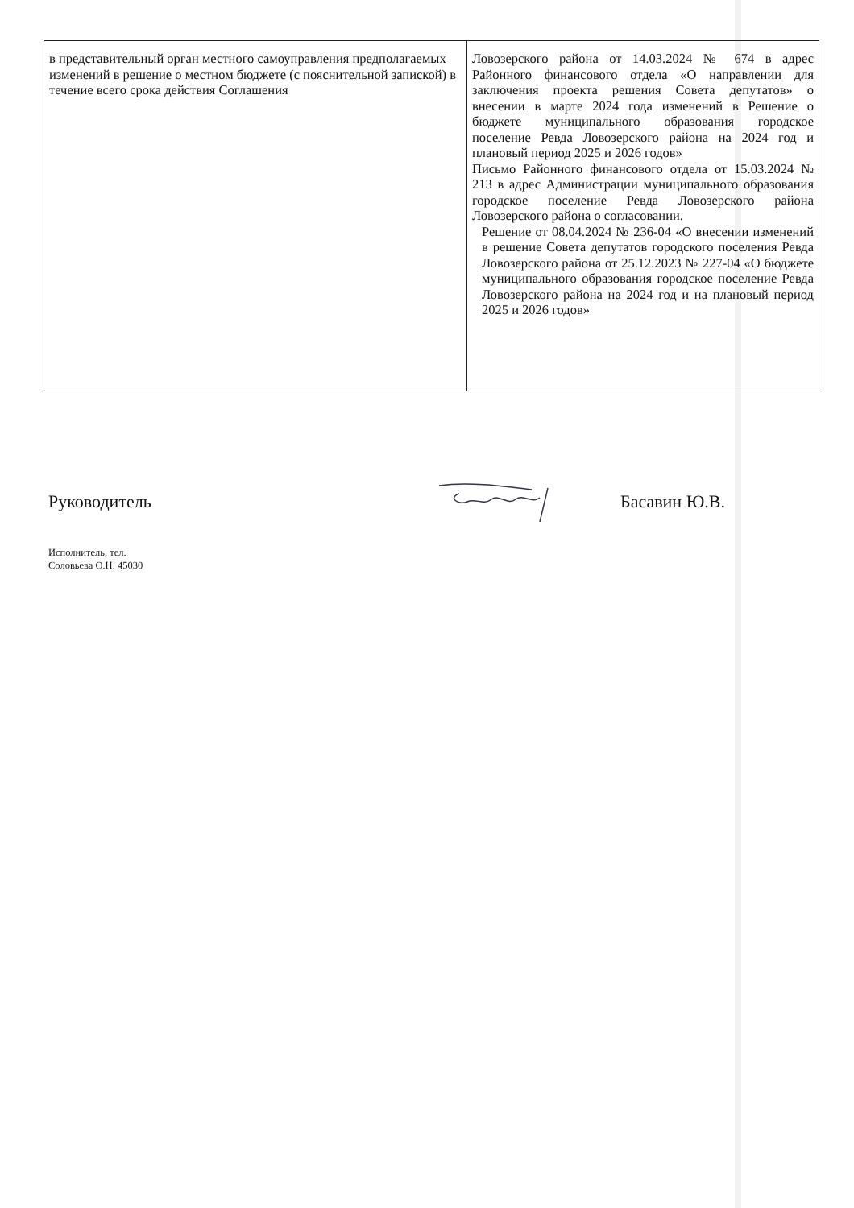| в представительный орган местного самоуправления предполагаемых изменений в решение о местном бюджете (с пояснительной запиской) в течение всего срока действия Соглашения | Ловозерского района от 14.03.2024 № 674 в адрес Районного финансового отдела «О направлении для заключения проекта решения Совета депутатов» о внесении в марте 2024 года изменений в Решение о бюджете муниципального образования городское поселение Ревда Ловозерского района на 2024 год и плановый период 2025 и 2026 годов» Письмо Районного финансового отдела от 15.03.2024 № 213 в адрес Администрации муниципального образования городское поселение Ревда Ловозерского района Ловозерского района о согласовании. Решение от 08.04.2024 № 236-04 «О внесении изменений в решение Совета депутатов городского поселения Ревда Ловозерского района от 25.12.2023 № 227-04 «О бюджете муниципального образования городское поселение Ревда Ловозерского района на 2024 год и на плановый период 2025 и 2026 годов» |
Руководитель Басавин Ю.В.
Исполнитель, тел.
Соловьева О.Н. 45030